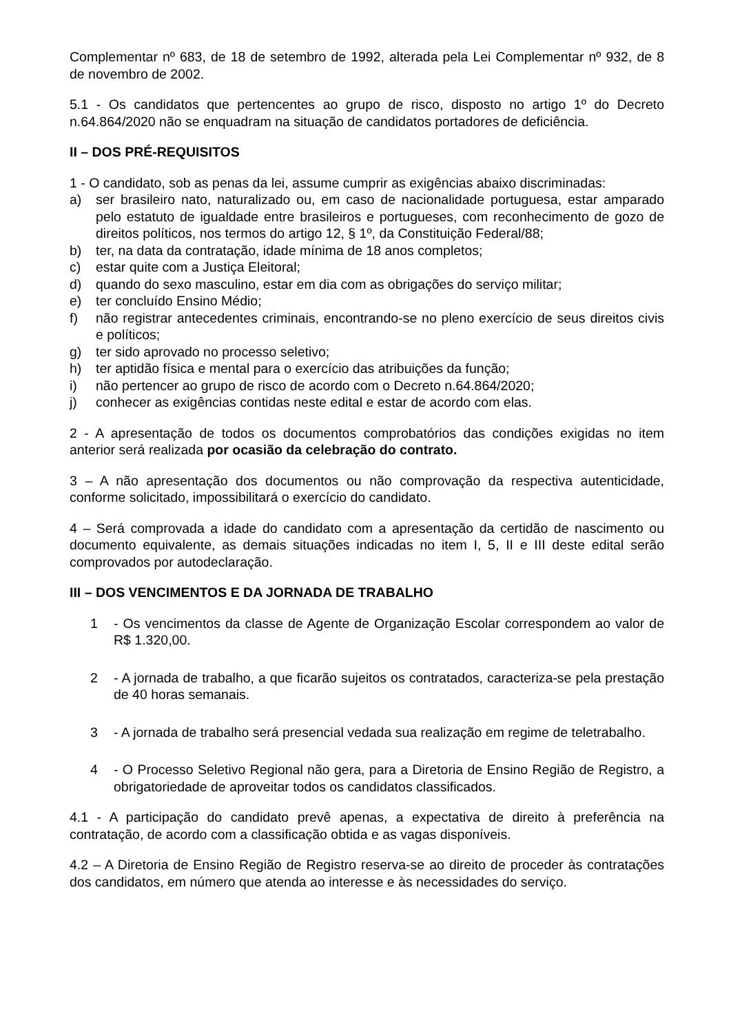Complementar nº 683, de 18 de setembro de 1992, alterada pela Lei Complementar nº 932, de 8 de novembro de 2002.
5.1 - Os candidatos que pertencentes ao grupo de risco, disposto no artigo 1º do Decreto n.64.864/2020 não se enquadram na situação de candidatos portadores de deficiência.
II – DOS PRÉ-REQUISITOS
1 - O candidato, sob as penas da lei, assume cumprir as exigências abaixo discriminadas:
a) ser brasileiro nato, naturalizado ou, em caso de nacionalidade portuguesa, estar amparado pelo estatuto de igualdade entre brasileiros e portugueses, com reconhecimento de gozo de direitos políticos, nos termos do artigo 12, § 1º, da Constituição Federal/88;
b) ter, na data da contratação, idade mínima de 18 anos completos;
c) estar quite com a Justiça Eleitoral;
d) quando do sexo masculino, estar em dia com as obrigações do serviço militar;
e) ter concluído Ensino Médio;
f) não registrar antecedentes criminais, encontrando-se no pleno exercício de seus direitos civis e políticos;
g) ter sido aprovado no processo seletivo;
h) ter aptidão física e mental para o exercício das atribuições da função;
i) não pertencer ao grupo de risco de acordo com o Decreto n.64.864/2020;
j) conhecer as exigências contidas neste edital e estar de acordo com elas.
2 - A apresentação de todos os documentos comprobatórios das condições exigidas no item anterior será realizada por ocasião da celebração do contrato.
3 – A não apresentação dos documentos ou não comprovação da respectiva autenticidade, conforme solicitado, impossibilitará o exercício do candidato.
4 – Será comprovada a idade do candidato com a apresentação da certidão de nascimento ou documento equivalente, as demais situações indicadas no item I, 5, II e III deste edital serão comprovados por autodeclaração.
III – DOS VENCIMENTOS E DA JORNADA DE TRABALHO
1 - Os vencimentos da classe de Agente de Organização Escolar correspondem ao valor de R$ 1.320,00.
2 - A jornada de trabalho, a que ficarão sujeitos os contratados, caracteriza-se pela prestação de 40 horas semanais.
3 - A jornada de trabalho será presencial vedada sua realização em regime de teletrabalho.
4 - O Processo Seletivo Regional não gera, para a Diretoria de Ensino Região de Registro, a obrigatoriedade de aproveitar todos os candidatos classificados.
4.1 - A participação do candidato prevê apenas, a expectativa de direito à preferência na contratação, de acordo com a classificação obtida e as vagas disponíveis.
4.2 – A Diretoria de Ensino Região de Registro reserva-se ao direito de proceder às contratações dos candidatos, em número que atenda ao interesse e às necessidades do serviço.